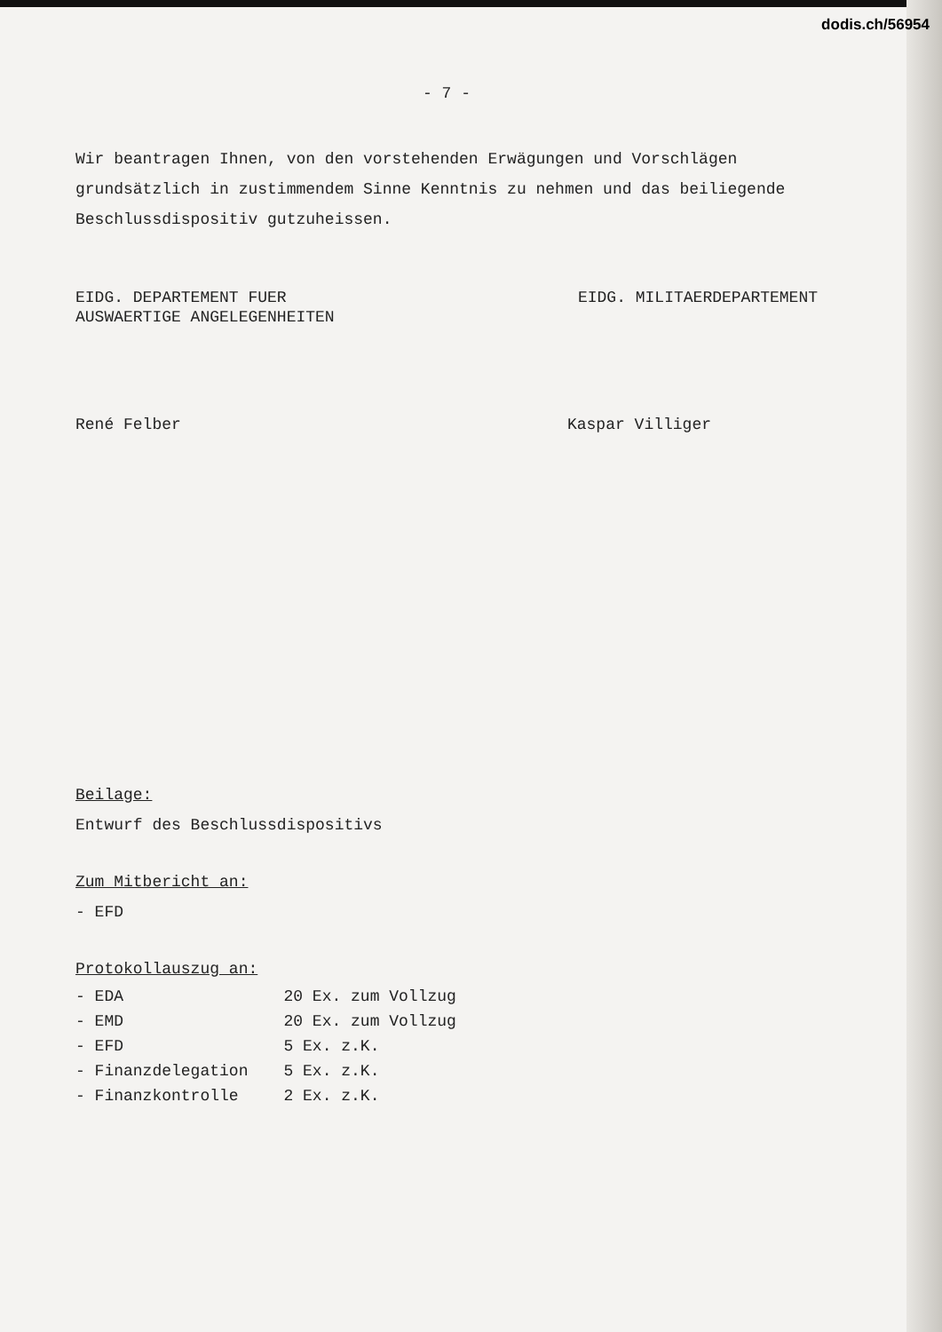dodis.ch/56954
- 7 -
Wir beantragen Ihnen, von den vorstehenden Erwägungen und Vorschlägen grundsätzlich in zustimmendem Sinne Kenntnis zu nehmen und das beiliegende Beschlussdispositiv gutzuheissen.
EIDG. DEPARTEMENT FUER
AUSWAERTIGE ANGELEGENHEITEN
EIDG. MILITAERDEPARTEMENT
René Felber Kaspar Villiger
Beilage:
Entwurf des Beschlussdispositivs
Zum Mitbericht an:
- EFD
Protokollauszug an:
| - EDA | 20 Ex. zum Vollzug |
| - EMD | 20 Ex. zum Vollzug |
| - EFD | 5 Ex. z.K. |
| - Finanzdelegation | 5 Ex. z.K. |
| - Finanzkontrolle | 2 Ex. z.K. |